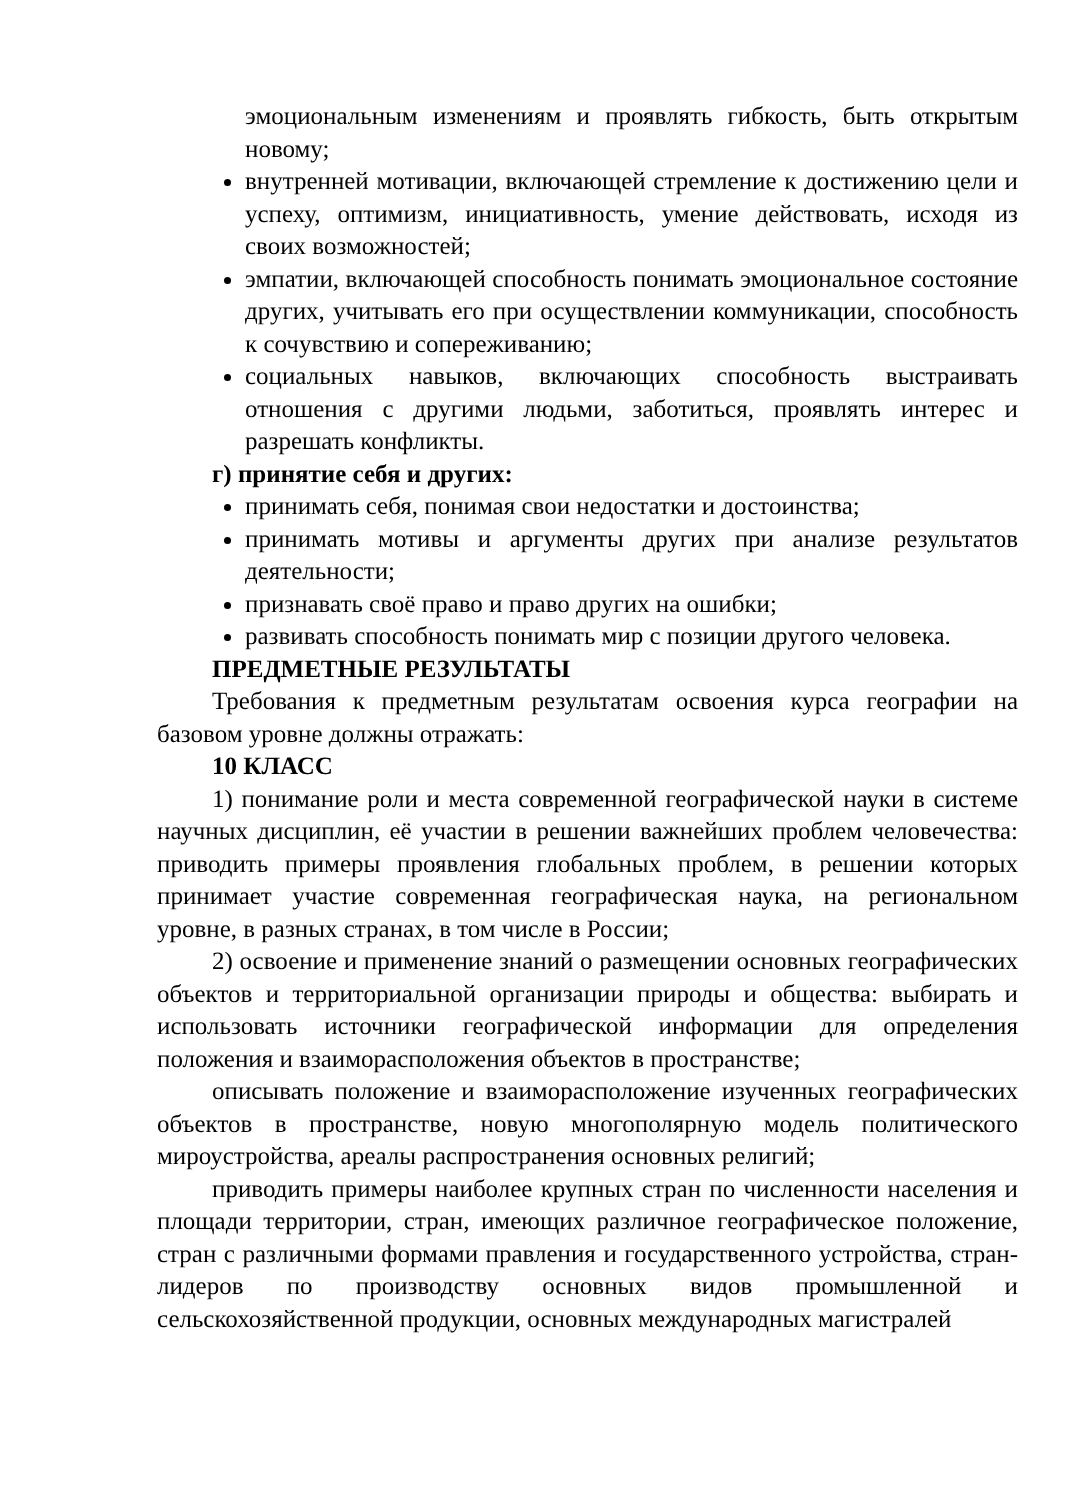эмоциональным изменениям и проявлять гибкость, быть открытым новому;
внутренней мотивации, включающей стремление к достижению цели и успеху, оптимизм, инициативность, умение действовать, исходя из своих возможностей;
эмпатии, включающей способность понимать эмоциональное состояние других, учитывать его при осуществлении коммуникации, способность к сочувствию и сопереживанию;
социальных навыков, включающих способность выстраивать отношения с другими людьми, заботиться, проявлять интерес и разрешать конфликты.
г) принятие себя и других:
принимать себя, понимая свои недостатки и достоинства;
принимать мотивы и аргументы других при анализе результатов деятельности;
признавать своё право и право других на ошибки;
развивать способность понимать мир с позиции другого человека.
ПРЕДМЕТНЫЕ РЕЗУЛЬТАТЫ
Требования к предметным результатам освоения курса географии на базовом уровне должны отражать:
10 КЛАСС
1) понимание роли и места современной географической науки в системе научных дисциплин, её участии в решении важнейших проблем человечества: приводить примеры проявления глобальных проблем, в решении которых принимает участие современная географическая наука, на региональном уровне, в разных странах, в том числе в России;
2) освоение и применение знаний о размещении основных географических объектов и территориальной организации природы и общества: выбирать и использовать источники географической информации для определения положения и взаиморасположения объектов в пространстве;
описывать положение и взаиморасположение изученных географических объектов в пространстве, новую многополярную модель политического мироустройства, ареалы распространения основных религий;
приводить примеры наиболее крупных стран по численности населения и площади территории, стран, имеющих различное географическое положение, стран с различными формами правления и государственного устройства, стран-лидеров по производству основных видов промышленной и сельскохозяйственной продукции, основных международных магистралей